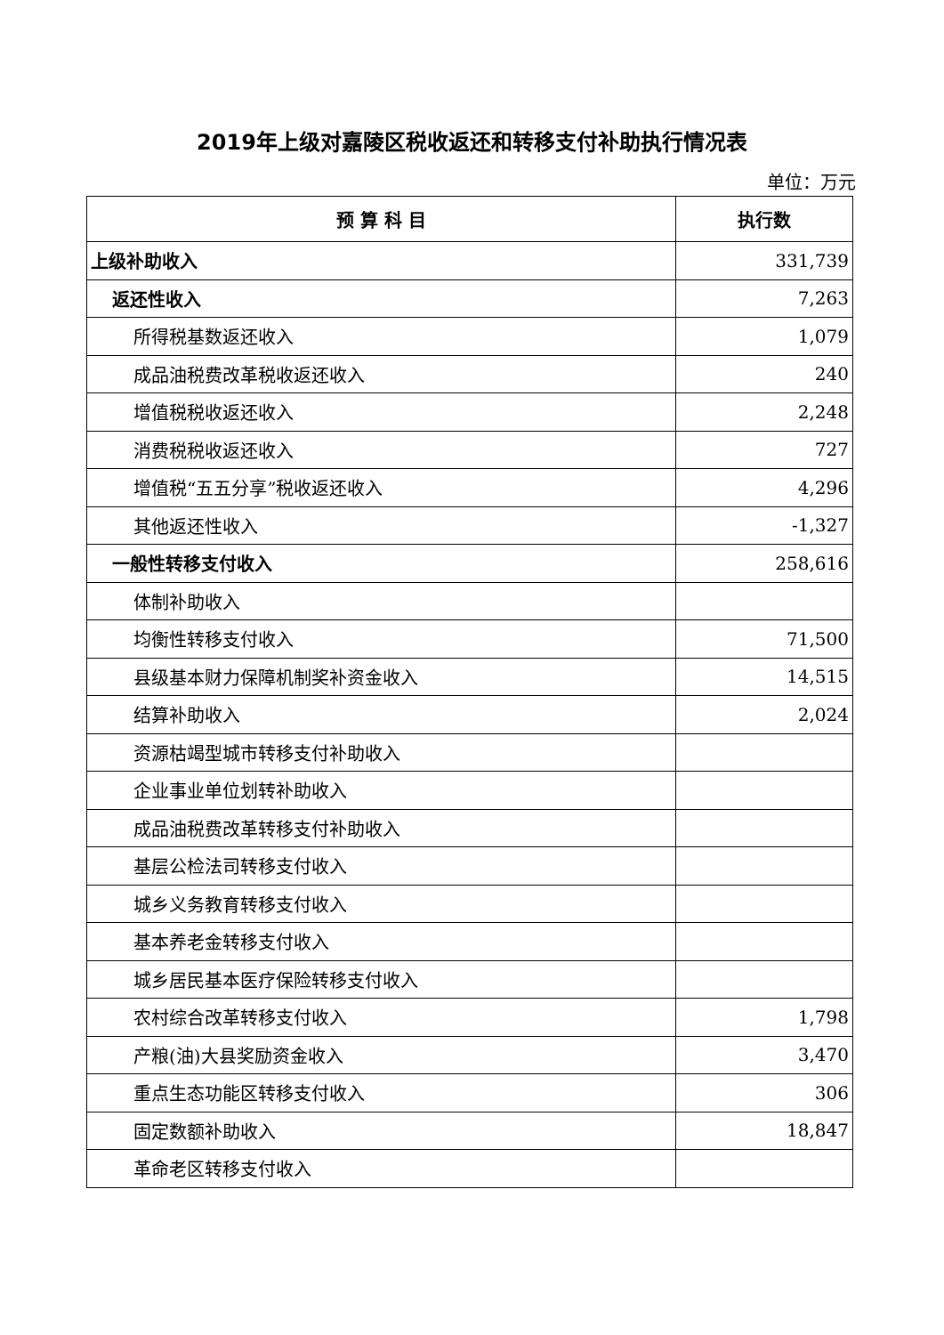2019年上级对嘉陵区税收返还和转移支付补助执行情况表
单位：万元
| 预 算 科 目 | 执行数 |
| --- | --- |
| 上级补助收入 | 331,739 |
| 返还性收入 | 7,263 |
| 所得税基数返还收入 | 1,079 |
| 成品油税费改革税收返还收入 | 240 |
| 增值税税收返还收入 | 2,248 |
| 消费税税收返还收入 | 727 |
| 增值税“五五分享”税收返还收入 | 4,296 |
| 其他返还性收入 | -1,327 |
| 一般性转移支付收入 | 258,616 |
| 体制补助收入 | |
| 均衡性转移支付收入 | 71,500 |
| 县级基本财力保障机制奖补资金收入 | 14,515 |
| 结算补助收入 | 2,024 |
| 资源枯竭型城市转移支付补助收入 | |
| 企业事业单位划转补助收入 | |
| 成品油税费改革转移支付补助收入 | |
| 基层公检法司转移支付收入 | |
| 城乡义务教育转移支付收入 | |
| 基本养老金转移支付收入 | |
| 城乡居民基本医疗保险转移支付收入 | |
| 农村综合改革转移支付收入 | 1,798 |
| 产粮(油)大县奖励资金收入 | 3,470 |
| 重点生态功能区转移支付收入 | 306 |
| 固定数额补助收入 | 18,847 |
| 革命老区转移支付收入 | |